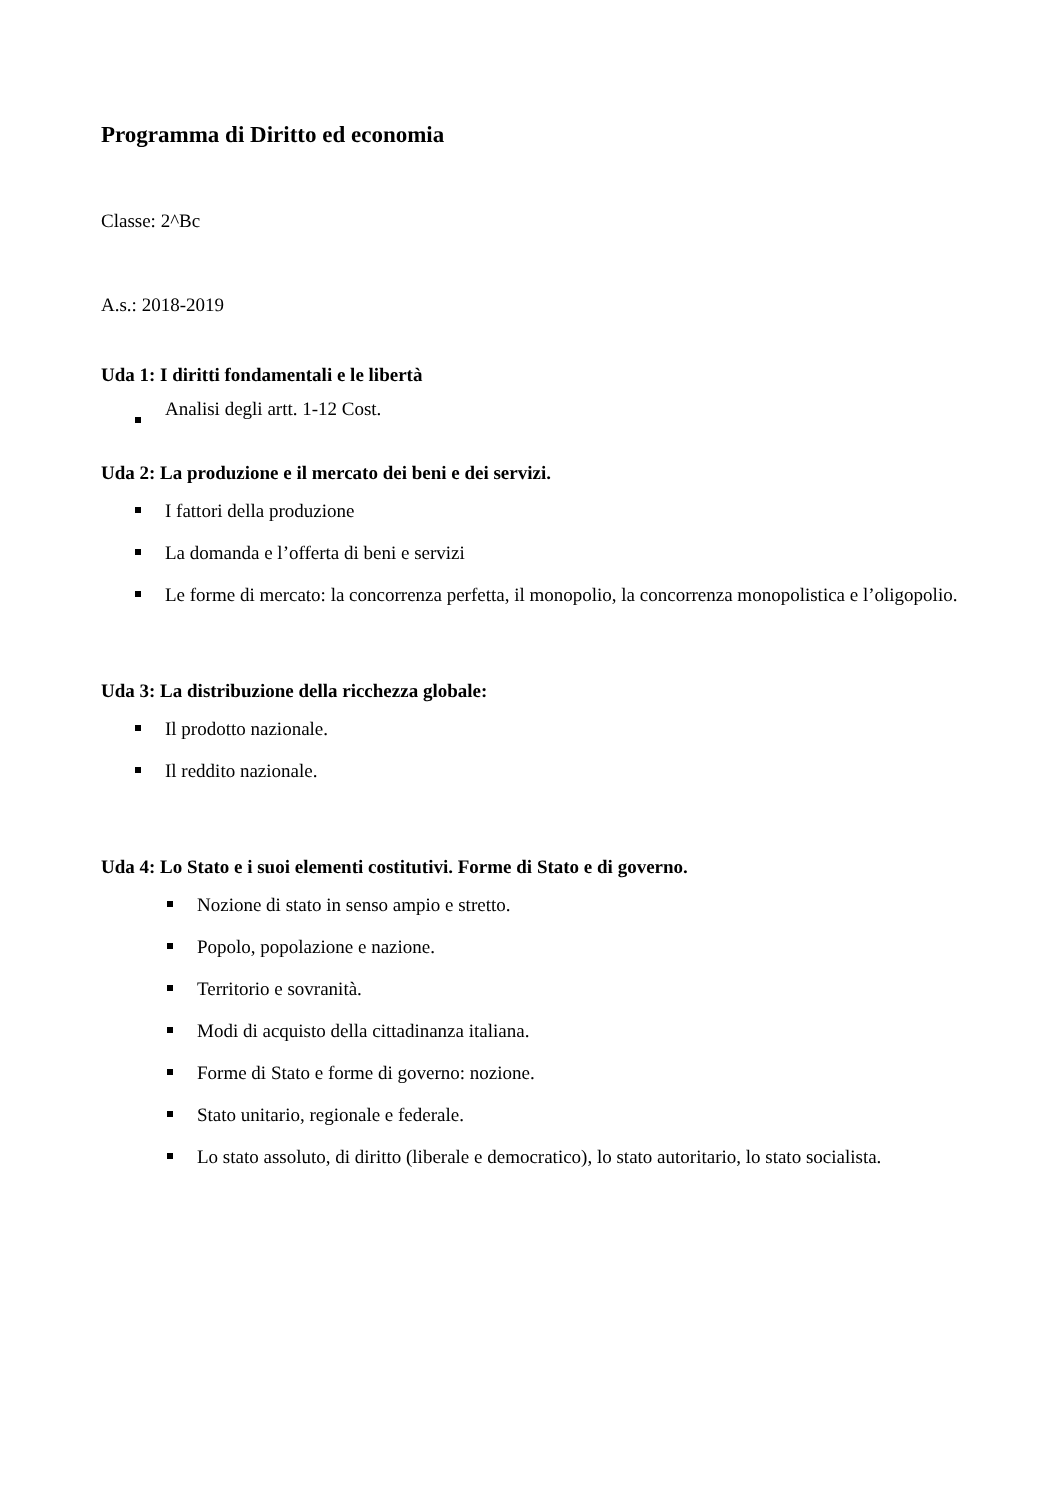Programma di Diritto ed economia
Classe: 2^Bc
A.s.: 2018-2019
Uda 1: I diritti fondamentali e le libertà
Analisi degli artt. 1-12 Cost.
Uda 2: La produzione e il mercato dei beni e dei servizi.
I fattori della produzione
La domanda e l’offerta di beni e servizi
Le forme di mercato: la concorrenza perfetta, il monopolio, la concorrenza monopolistica e l’oligopolio.
Uda 3: La distribuzione della ricchezza globale:
Il prodotto nazionale.
Il reddito nazionale.
Uda 4: Lo Stato e i suoi elementi costitutivi. Forme di Stato e di governo.
Nozione di stato in senso ampio e stretto.
Popolo, popolazione e nazione.
Territorio e sovranità.
Modi di acquisto della cittadinanza italiana.
Forme di Stato e forme di governo: nozione.
Stato unitario, regionale e federale.
Lo stato assoluto, di diritto (liberale e democratico), lo stato autoritario, lo stato socialista.